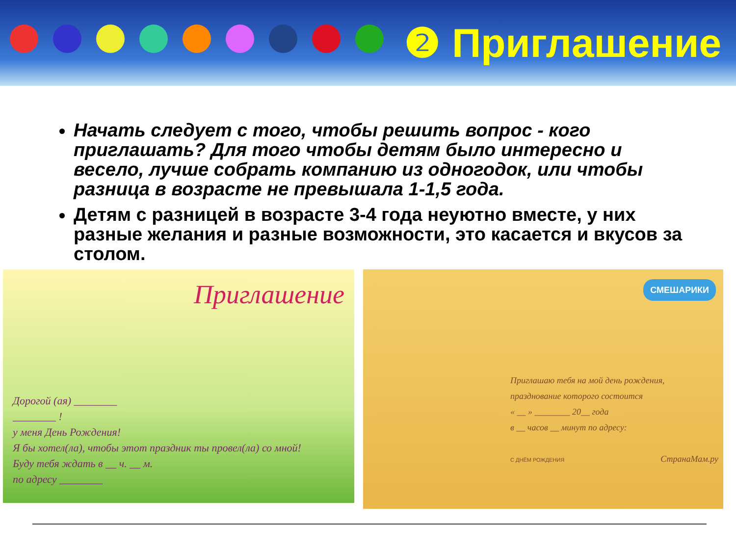❷ Приглашение
Начать следует с того, чтобы решить вопрос - кого приглашать? Для того чтобы детям было интересно и весело, лучше собрать компанию из одногодок, или чтобы разница в возрасте не превышала 1-1,5 года.
Детям с разницей в возрасте 3-4 года неуютно вместе, у них разные желания и разные возможности, это касается и вкусов за столом.
Приглашение
Дорогой (ая) ________
________ !
у меня День Рождения!
Я бы хотел(ла), чтобы этот праздник ты провел(ла) со мной!
Буду тебя ждать в __ ч. __ м.
по адресу ________
СМЕШАРИКИ
Приглашаю тебя на мой день рождения,
празднование которого состоится
« __ » ________ 20__ года
в __ часов __ минут по адресу:
С ДНЁМ РОЖДЕНИЯ СтранаМам.ру